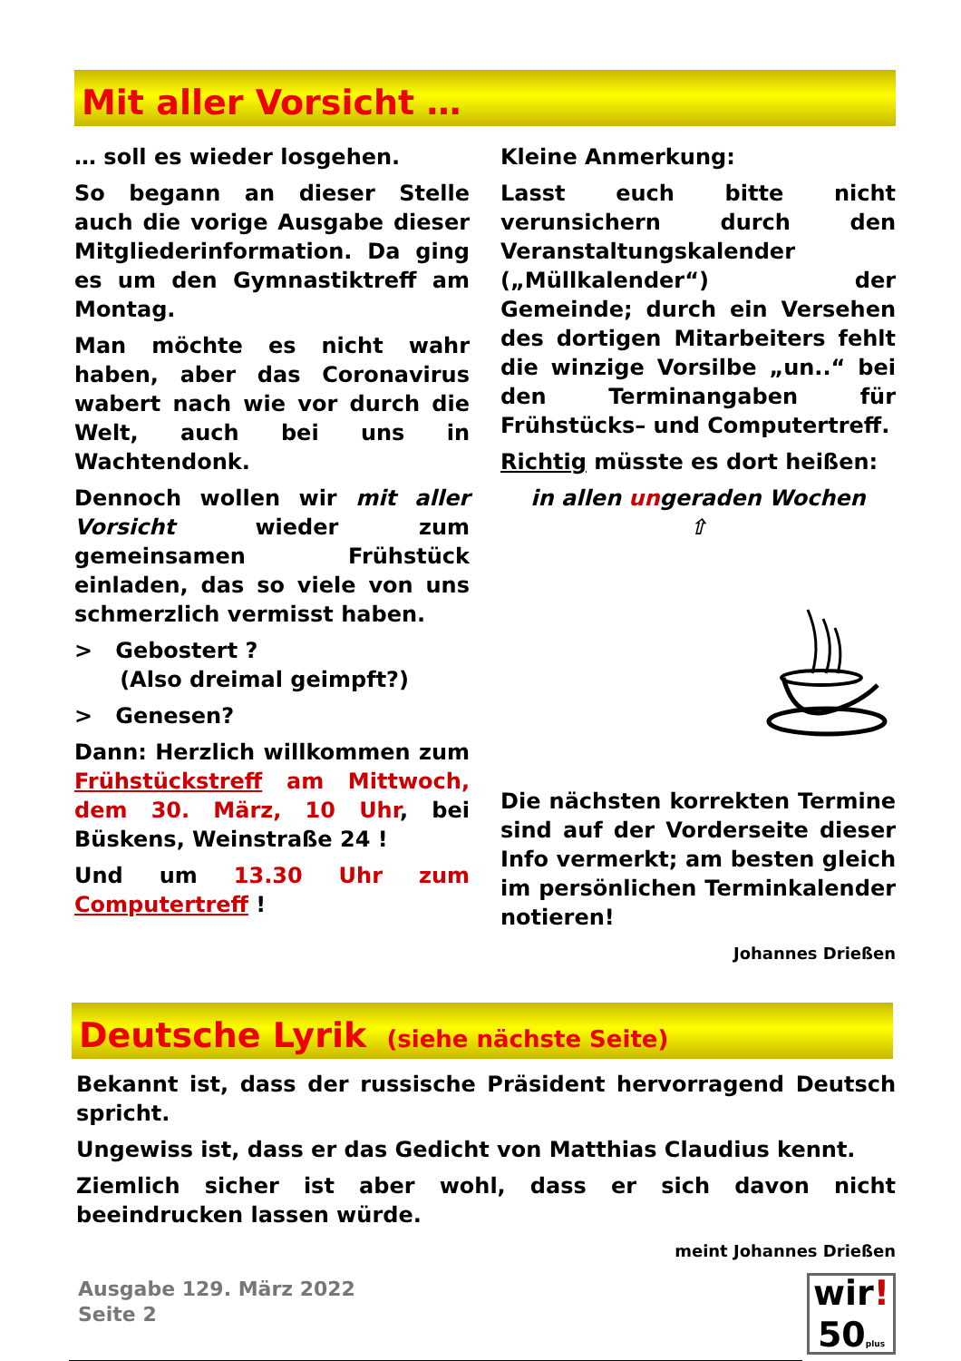Mit aller Vorsicht …
… soll es wieder losgehen.
So begann an dieser Stelle auch die vorige Ausgabe dieser Mitgliederinformation. Da ging es um den Gymnastiktreff am Montag.
Man möchte es nicht wahr haben, aber das Coronavirus wabert nach wie vor durch die Welt, auch bei uns in Wachtendonk.
Dennoch wollen wir mit aller Vorsicht wieder zum gemeinsamen Frühstück einladen, das so viele von uns schmerzlich vermisst haben.
> Gebostert ?
(Also dreimal geimpft?)
> Genesen?
Dann: Herzlich willkommen zum Frühstückstreff am Mittwoch, dem 30. März, 10 Uhr, bei Büskens, Weinstraße 24 !
Und um 13.30 Uhr zum Computertreff !
Kleine Anmerkung:
Lasst euch bitte nicht verunsichern durch den Veranstaltungskalender („Müllkalender“) der Gemeinde; durch ein Versehen des dortigen Mitarbeiters fehlt die winzige Vorsilbe „un..“ bei den Terminangaben für Frühstücks– und Computertreff.
Richtig müsste es dort heißen:
in allen ungeraden Wochen
⇧
Die nächsten korrekten Termine sind auf der Vorderseite dieser Info vermerkt; am besten gleich im persönlichen Terminkalender notieren!
Johannes Drießen
Deutsche Lyrik (siehe nächste Seite)
Bekannt ist, dass der russische Präsident hervorragend Deutsch spricht.
Ungewiss ist, dass er das Gedicht von Matthias Claudius kennt.
Ziemlich sicher ist aber wohl, dass er sich davon nicht beeindrucken lassen würde.
meint Johannes Drießen
Ausgabe 129. März 2022
Seite 2
wir!
50 plus